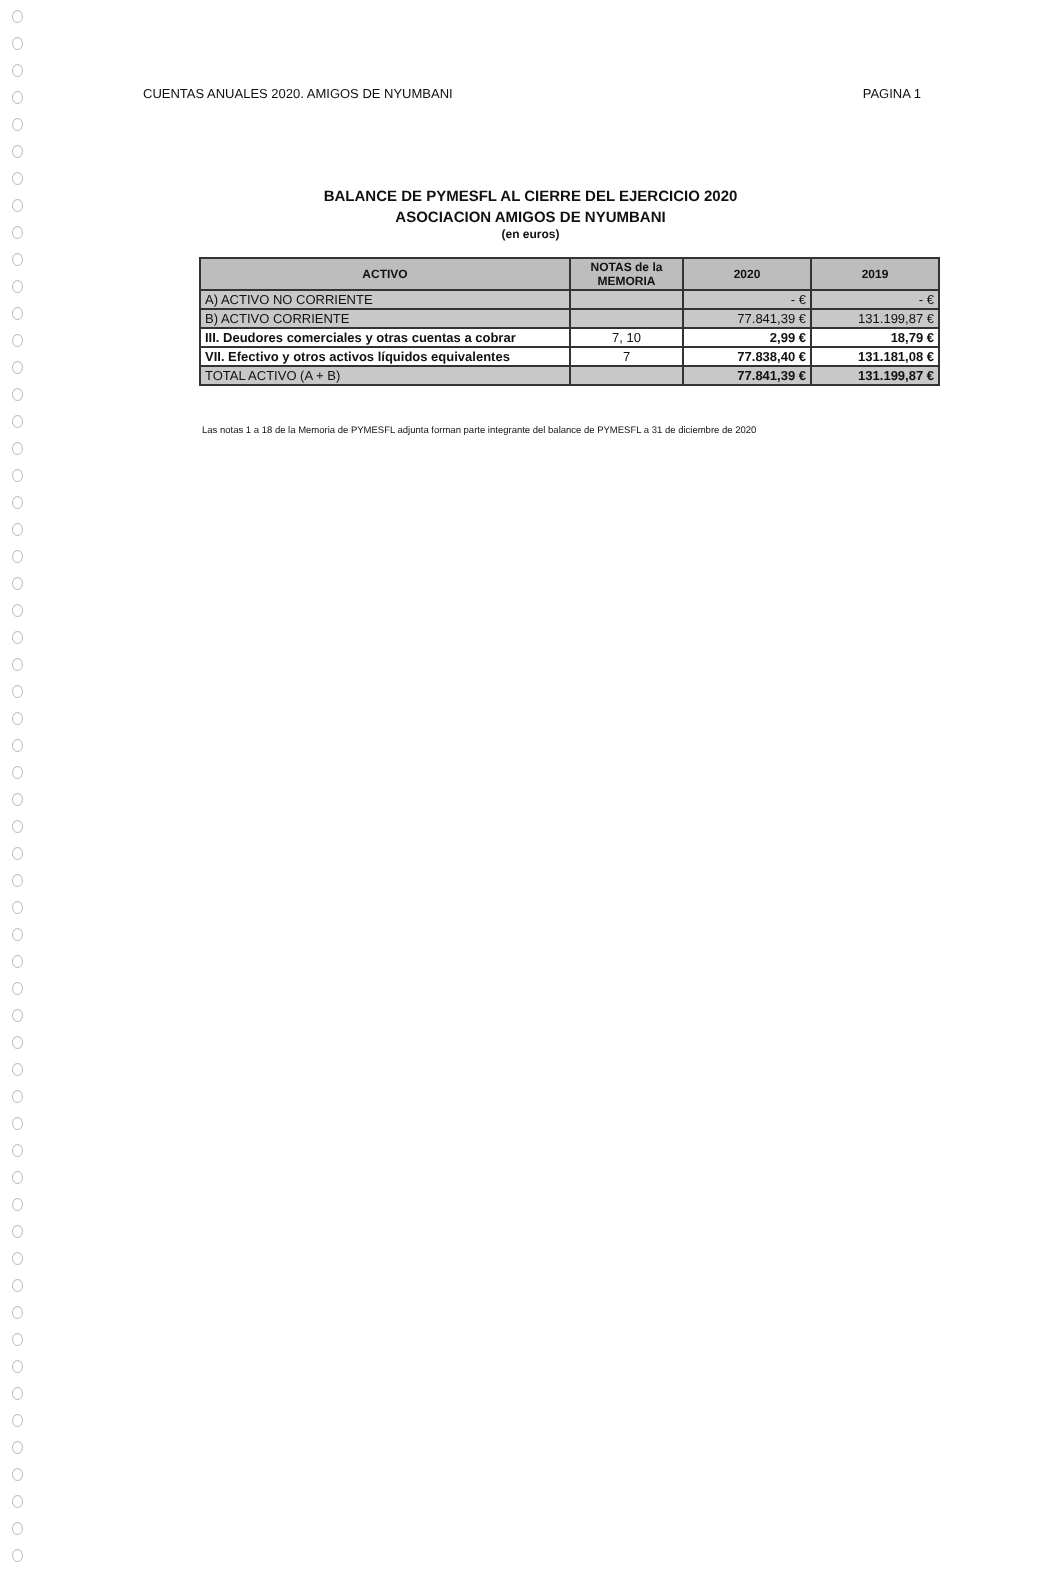CUENTAS ANUALES 2020. AMIGOS DE NYUMBANI PAGINA 1
BALANCE DE PYMESFL AL CIERRE DEL EJERCICIO 2020
ASOCIACION AMIGOS DE NYUMBANI
(en euros)
| ACTIVO | NOTAS de la MEMORIA | 2020 | 2019 |
| --- | --- | --- | --- |
| A) ACTIVO NO CORRIENTE | | - € | - € |
| B) ACTIVO CORRIENTE | | 77.841,39 € | 131.199,87 € |
| III. Deudores comerciales y otras cuentas a cobrar | 7, 10 | 2,99 € | 18,79 € |
| VII. Efectivo y otros activos líquidos equivalentes | 7 | 77.838,40 € | 131.181,08 € |
| TOTAL ACTIVO (A + B) | | 77.841,39 € | 131.199,87 € |
Las notas 1 a 18 de la Memoria de PYMESFL adjunta forman parte integrante del balance de PYMESFL a 31 de diciembre de 2020